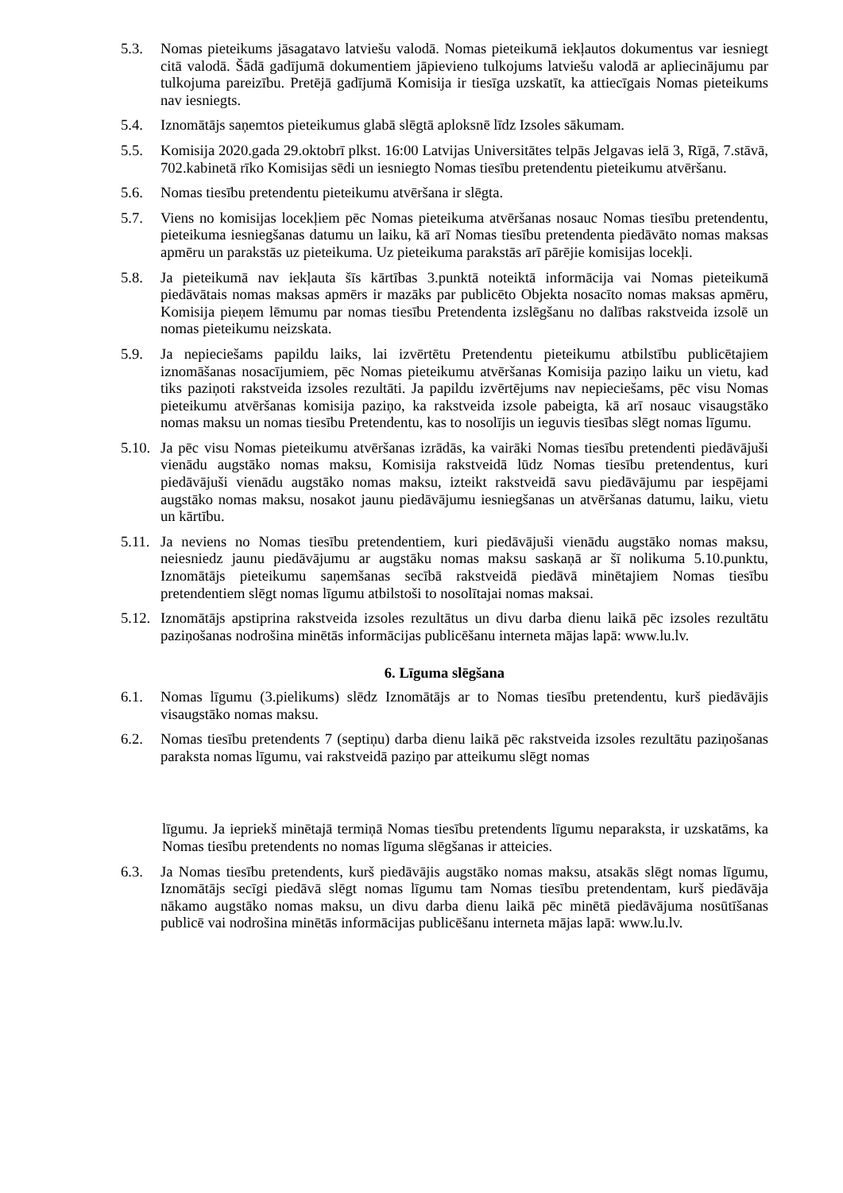5.3. Nomas pieteikums jāsagatavo latviešu valodā. Nomas pieteikumā iekļautos dokumentus var iesniegt citā valodā. Šādā gadījumā dokumentiem jāpievieno tulkojums latviešu valodā ar apliecinājumu par tulkojuma pareizību. Pretējā gadījumā Komisija ir tiesīga uzskatīt, ka attiecīgais Nomas pieteikums nav iesniegts.
5.4. Iznomātājs saņemtos pieteikumus glabā slēgtā aploksnē līdz Izsoles sākumam.
5.5. Komisija 2020.gada 29.oktobrī plkst. 16:00 Latvijas Universitātes telpās Jelgavas ielā 3, Rīgā, 7.stāvā, 702.kabinetā rīko Komisijas sēdi un iesniegto Nomas tiesību pretendentu pieteikumu atvēršanu.
5.6. Nomas tiesību pretendentu pieteikumu atvēršana ir slēgta.
5.7. Viens no komisijas locekļiem pēc Nomas pieteikuma atvēršanas nosauc Nomas tiesību pretendentu, pieteikuma iesniegšanas datumu un laiku, kā arī Nomas tiesību pretendenta piedāvāto nomas maksas apmēru un parakstās uz pieteikuma. Uz pieteikuma parakstās arī pārējie komisijas locekļi.
5.8. Ja pieteikumā nav iekļauta šīs kārtības 3.punktā noteiktā informācija vai Nomas pieteikumā piedāvātais nomas maksas apmērs ir mazāks par publicēto Objekta nosacīto nomas maksas apmēru, Komisija pieņem lēmumu par nomas tiesību Pretendenta izslēgšanu no dalības rakstveida izsolē un nomas pieteikumu neizskata.
5.9. Ja nepieciešams papildu laiks, lai izvērtētu Pretendentu pieteikumu atbilstību publicētajiem iznomāšanas nosacījumiem, pēc Nomas pieteikumu atvēršanas Komisija paziņo laiku un vietu, kad tiks paziņoti rakstveida izsoles rezultāti. Ja papildu izvērtējums nav nepieciešams, pēc visu Nomas pieteikumu atvēršanas komisija paziņo, ka rakstveida izsole pabeigta, kā arī nosauc visaugstāko nomas maksu un nomas tiesību Pretendentu, kas to nosolījis un ieguvis tiesības slēgt nomas līgumu.
5.10. Ja pēc visu Nomas pieteikumu atvēršanas izrādās, ka vairāki Nomas tiesību pretendenti piedāvājuši vienādu augstāko nomas maksu, Komisija rakstveidā lūdz Nomas tiesību pretendentus, kuri piedāvājuši vienādu augstāko nomas maksu, izteikt rakstveidā savu piedāvājumu par iespējami augstāko nomas maksu, nosakot jaunu piedāvājumu iesniegšanas un atvēršanas datumu, laiku, vietu un kārtību.
5.11. Ja neviens no Nomas tiesību pretendentiem, kuri piedāvājuši vienādu augstāko nomas maksu, neiesniedz jaunu piedāvājumu ar augstāku nomas maksu saskaņā ar šī nolikuma 5.10.punktu, Iznomātājs pieteikumu saņemšanas secībā rakstveidā piedāvā minētajiem Nomas tiesību pretendentiem slēgt nomas līgumu atbilstoši to nosolītajai nomas maksai.
5.12. Iznomātājs apstiprina rakstveida izsoles rezultātus un divu darba dienu laikā pēc izsoles rezultātu paziņošanas nodrošina minētās informācijas publicēšanu interneta mājas lapā: www.lu.lv.
6. Līguma slēgšana
6.1. Nomas līgumu (3.pielikums) slēdz Iznomātājs ar to Nomas tiesību pretendentu, kurš piedāvājis visaugstāko nomas maksu.
6.2. Nomas tiesību pretendents 7 (septiņu) darba dienu laikā pēc rakstveida izsoles rezultātu paziņošanas paraksta nomas līgumu, vai rakstveidā paziņo par atteikumu slēgt nomas
līgumu. Ja iepriekš minētajā termiņā Nomas tiesību pretendents līgumu neparaksta, ir uzskatāms, ka Nomas tiesību pretendents no nomas līguma slēgšanas ir atteicies.
6.3. Ja Nomas tiesību pretendents, kurš piedāvājis augstāko nomas maksu, atsakās slēgt nomas līgumu, Iznomātājs secīgi piedāvā slēgt nomas līgumu tam Nomas tiesību pretendentam, kurš piedāvāja nākamo augstāko nomas maksu, un divu darba dienu laikā pēc minētā piedāvājuma nosūtīšanas publicē vai nodrošina minētās informācijas publicēšanu interneta mājas lapā: www.lu.lv.